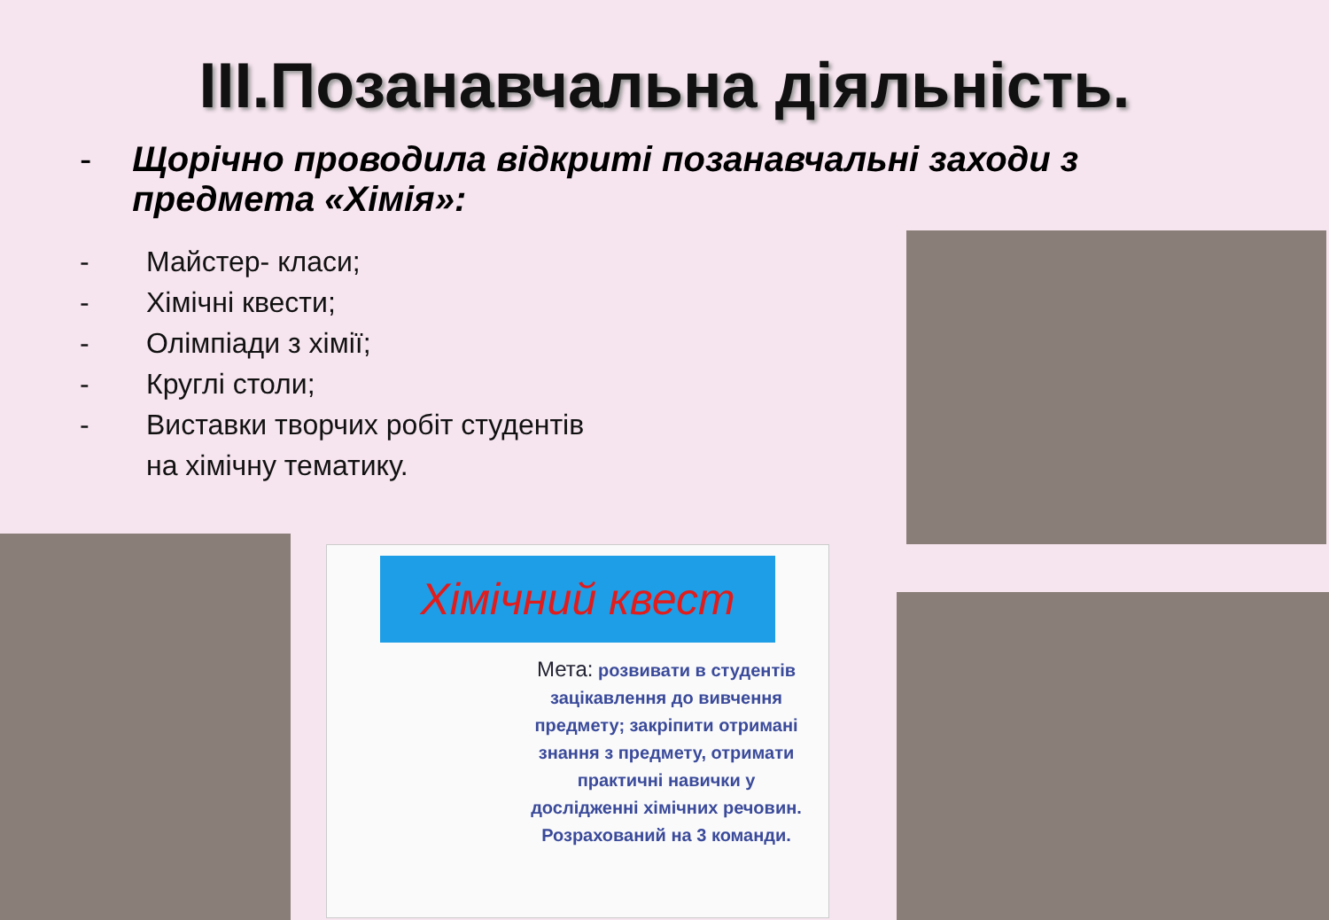III.Позанавчальна діяльність.
- Щорічно проводила відкриті позанавчальні заходи з предмета «Хімія»:
- Майстер- класи;
- Хімічні квести;
- Олімпіади з хімії;
- Круглі столи;
- Виставки творчих робіт студентів
на хімічну тематику.
Хімічний квест
Мета: розвивати в студентів зацікавлення до вивчення предмету; закріпити отримані знання з предмету, отримати практичні навички у дослідженні хімічних речовин. Розрахований на 3 команди.